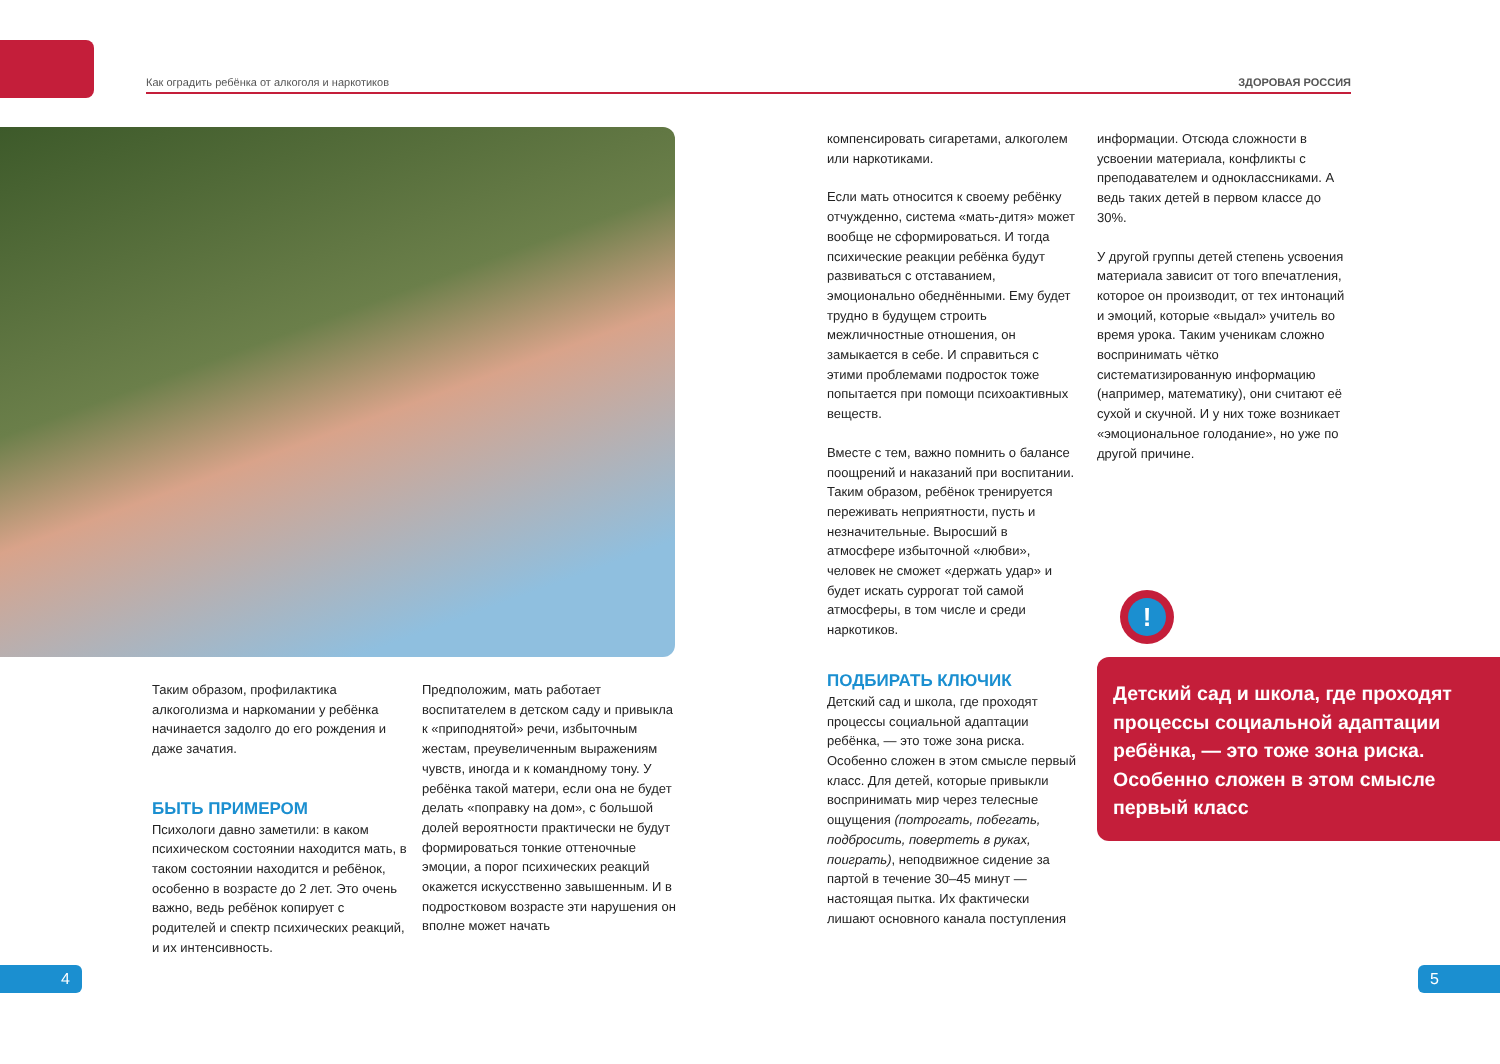Как оградить ребёнка от алкоголя и наркотиков ЗДОРОВАЯ РОССИЯ
Таким образом, профилактика алкоголизма и наркомании у ребёнка начинается задолго до его рождения и даже зачатия.
БЫТЬ ПРИМЕРОМ
Психологи давно заметили: в каком психическом состоянии находится мать, в таком состоянии находится и ребёнок, особенно в возрасте до 2 лет. Это очень важно, ведь ребёнок копирует с родителей и спектр психических реакций, и их интенсивность.
Предположим, мать работает воспитателем в детском саду и привыкла к «приподнятой» речи, избыточным жестам, преувеличенным выражениям чувств, иногда и к командному тону. У ребёнка такой матери, если она не будет делать «поправку на дом», с большой долей вероятности практически не будут формироваться тонкие оттеночные эмоции, а порог психических реакций окажется искусственно завышенным. И в подростковом возрасте эти нарушения он вполне может начать
компенсировать сигаретами, алкоголем или наркотиками.
Если мать относится к своему ребёнку отчужденно, система «мать-дитя» может вообще не сформироваться. И тогда психические реакции ребёнка будут развиваться с отставанием, эмоционально обеднёнными. Ему будет трудно в будущем строить межличностные отношения, он замыкается в себе. И справиться с этими проблемами подросток тоже попытается при помощи психоактивных веществ.
Вместе с тем, важно помнить о балансе поощрений и наказаний при воспитании. Таким образом, ребёнок тренируется переживать неприятности, пусть и незначительные. Выросший в атмосфере избыточной «любви», человек не сможет «держать удар» и будет искать суррогат той самой атмосферы, в том числе и среди наркотиков.
ПОДБИРАТЬ КЛЮЧИК
Детский сад и школа, где проходят процессы социальной адаптации ребёнка, — это тоже зона риска. Особенно сложен в этом смысле первый класс. Для детей, которые привыкли воспринимать мир через телесные ощущения (потрогать, побегать, подбросить, повертеть в руках, поиграть), неподвижное сидение за партой в течение 30–45 минут — настоящая пытка. Их фактически лишают основного канала поступления
информации. Отсюда сложности в усвоении материала, конфликты с преподавателем и одноклассниками. А ведь таких детей в первом классе до 30%.
У другой группы детей степень усвоения материала зависит от того впечатления, которое он производит, от тех интонаций и эмоций, которые «выдал» учитель во время урока. Таким ученикам сложно воспринимать чётко систематизированную информацию (например, математику), они считают её сухой и скучной. И у них тоже возникает «эмоциональное голодание», но уже по другой причине.
!
Детский сад и школа, где проходят процессы социальной адаптации ребёнка, — это тоже зона риска. Особенно сложен в этом смысле первый класс
4 5